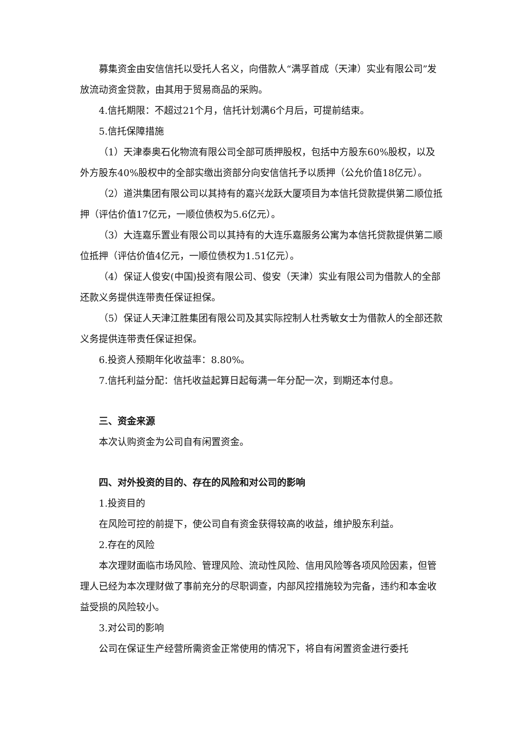募集资金由安信信托以受托人名义，向借款人“满孚首成（天津）实业有限公司”发放流动资金贷款，由其用于贸易商品的采购。
4.信托期限：不超过21个月，信托计划满6个月后，可提前结束。
5.信托保障措施
（1）天津泰奥石化物流有限公司全部可质押股权，包括中方股东60%股权，以及外方股东40%股权中的全部实缴出资部分向安信信托予以质押（公允价值18亿元）。
（2）道洪集团有限公司以其持有的嘉兴龙跃大厦项目为本信托贷款提供第二顺位抵押（评估价值17亿元，一顺位债权为5.6亿元）。
（3）大连嘉乐置业有限公司以其持有的大连乐嘉服务公寓为本信托贷款提供第二顺位抵押（评估价值4亿元，一顺位债权为1.51亿元）。
（4）保证人俊安(中国)投资有限公司、俊安（天津）实业有限公司为借款人的全部还款义务提供连带责任保证担保。
（5）保证人天津江胜集团有限公司及其实际控制人杜秀敏女士为借款人的全部还款义务提供连带责任保证担保。
6.投资人预期年化收益率：8.80%。
7.信托利益分配：信托收益起算日起每满一年分配一次，到期还本付息。
三、资金来源
本次认购资金为公司自有闲置资金。
四、对外投资的目的、存在的风险和对公司的影响
1.投资目的
在风险可控的前提下，使公司自有资金获得较高的收益，维护股东利益。
2.存在的风险
本次理财面临市场风险、管理风险、流动性风险、信用风险等各项风险因素，但管理人已经为本次理财做了事前充分的尽职调查，内部风控措施较为完备，违约和本金收益受损的风险较小。
3.对公司的影响
公司在保证生产经营所需资金正常使用的情况下，将自有闲置资金进行委托